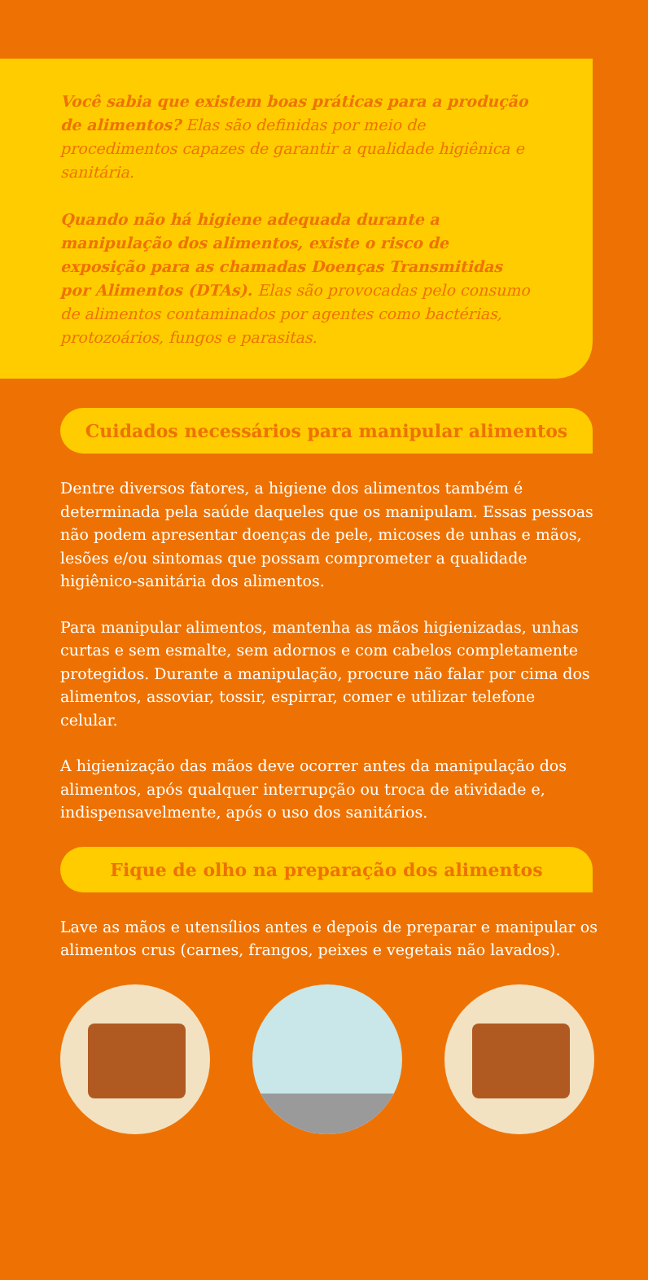Você sabia que existem boas práticas para a produção de alimentos? Elas são definidas por meio de procedimentos capazes de garantir a qualidade higiênica e sanitária.
Quando não há higiene adequada durante a manipulação dos alimentos, existe o risco de exposição para as chamadas Doenças Transmitidas por Alimentos (DTAs). Elas são provocadas pelo consumo de alimentos contaminados por agentes como bactérias, protozoários, fungos e parasitas.
Cuidados necessários para manipular alimentos
Dentre diversos fatores, a higiene dos alimentos também é determinada pela saúde daqueles que os manipulam. Essas pessoas não podem apresentar doenças de pele, micoses de unhas e mãos, lesões e/ou sintomas que possam comprometer a qualidade higiênico-sanitária dos alimentos.
Para manipular alimentos, mantenha as mãos higienizadas, unhas curtas e sem esmalte, sem adornos e com cabelos completamente protegidos. Durante a manipulação, procure não falar por cima dos alimentos, assoviar, tossir, espirrar, comer e utilizar telefone celular.
A higienização das mãos deve ocorrer antes da manipulação dos alimentos, após qualquer interrupção ou troca de atividade e, indispensavelmente, após o uso dos sanitários.
Fique de olho na preparação dos alimentos
Lave as mãos e utensílios antes e depois de preparar e manipular os alimentos crus (carnes, frangos, peixes e vegetais não lavados).